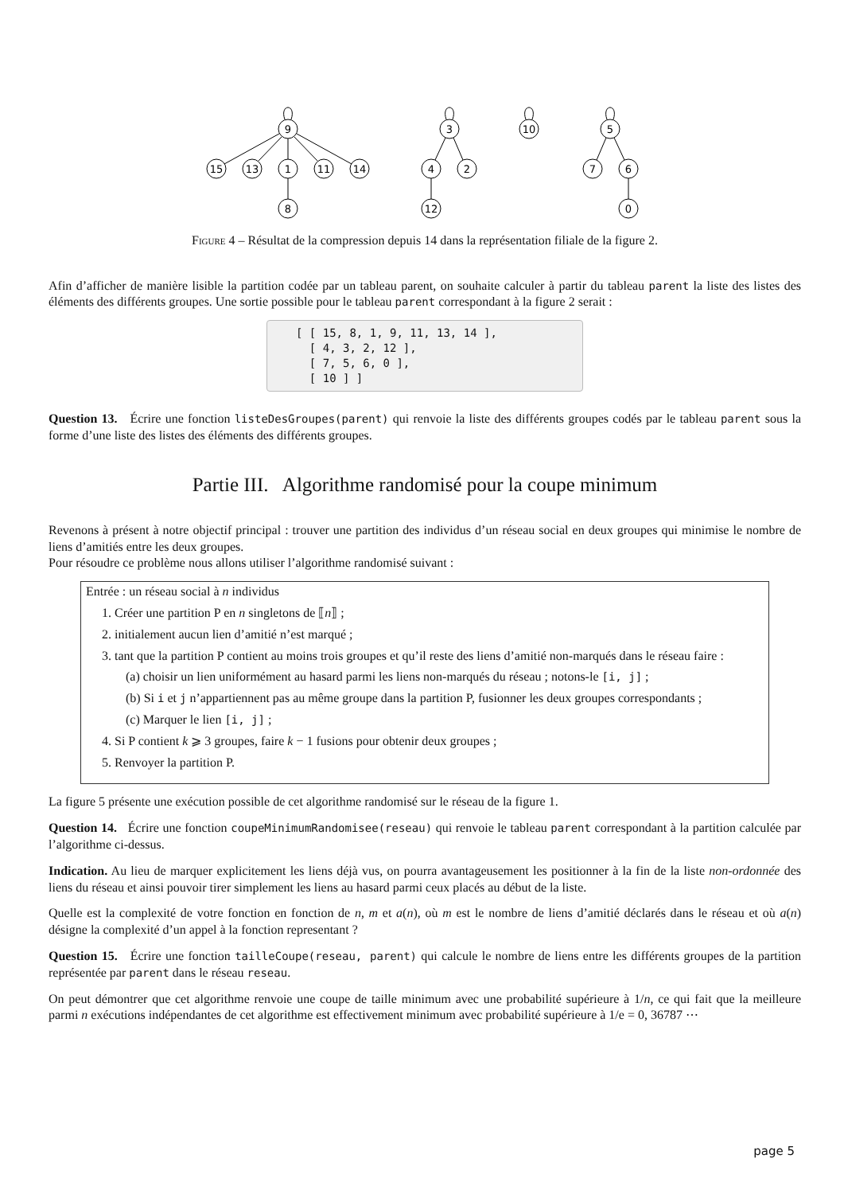9
15
13
1
11
14
8
3
4
2
12
10
5
7
6
0
Figure 4 – Résultat de la compression depuis 14 dans la représentation filiale de la figure 2.
Afin d’afficher de manière lisible la partition codée par un tableau parent, on souhaite calculer à partir du tableau parent la liste des listes des éléments des différents groupes. Une sortie possible pour le tableau parent correspondant à la figure 2 serait :
[ [ 15, 8, 1, 9, 11, 13, 14 ], [ 4, 3, 2, 12 ], [ 7, 5, 6, 0 ], [ 10 ] ]
Question 13. Écrire une fonction listeDesGroupes(parent) qui renvoie la liste des différents groupes codés par le tableau parent sous la forme d’une liste des listes des éléments des différents groupes.
Partie III. Algorithme randomisé pour la coupe minimum
Revenons à présent à notre objectif principal : trouver une partition des individus d’un réseau social en deux groupes qui minimise le nombre de liens d’amitiés entre les deux groupes.
Pour résoudre ce problème nous allons utiliser l’algorithme randomisé suivant :
Entrée : un réseau social à n individus
1. Créer une partition P en n singletons de ⟦n⟧ ;
2. initialement aucun lien d’amitié n’est marqué ;
3. tant que la partition P contient au moins trois groupes et qu’il reste des liens d’amitié non-marqués dans le réseau faire :
(a) choisir un lien uniformément au hasard parmi les liens non-marqués du réseau ; notons-le [i, j] ;
(b) Si i et j n’appartiennent pas au même groupe dans la partition P, fusionner les deux groupes correspondants ;
(c) Marquer le lien [i, j] ;
4. Si P contient k ⩾ 3 groupes, faire k − 1 fusions pour obtenir deux groupes ;
5. Renvoyer la partition P.
La figure 5 présente une exécution possible de cet algorithme randomisé sur le réseau de la figure 1.
Question 14. Écrire une fonction coupeMinimumRandomisee(reseau) qui renvoie le tableau parent correspondant à la partition calculée par l’algorithme ci-dessus.
Indication. Au lieu de marquer explicitement les liens déjà vus, on pourra avantageusement les positionner à la fin de la liste non-ordonnée des liens du réseau et ainsi pouvoir tirer simplement les liens au hasard parmi ceux placés au début de la liste.
Quelle est la complexité de votre fonction en fonction de n, m et a(n), où m est le nombre de liens d’amitié déclarés dans le réseau et où a(n) désigne la complexité d’un appel à la fonction representant ?
Question 15. Écrire une fonction tailleCoupe(reseau, parent) qui calcule le nombre de liens entre les différents groupes de la partition représentée par parent dans le réseau reseau.
On peut démontrer que cet algorithme renvoie une coupe de taille minimum avec une probabilité supérieure à 1/n, ce qui fait que la meilleure parmi n exécutions indépendantes de cet algorithme est effectivement minimum avec probabilité supérieure à 1/e = 0, 36787 ⋯
page 5